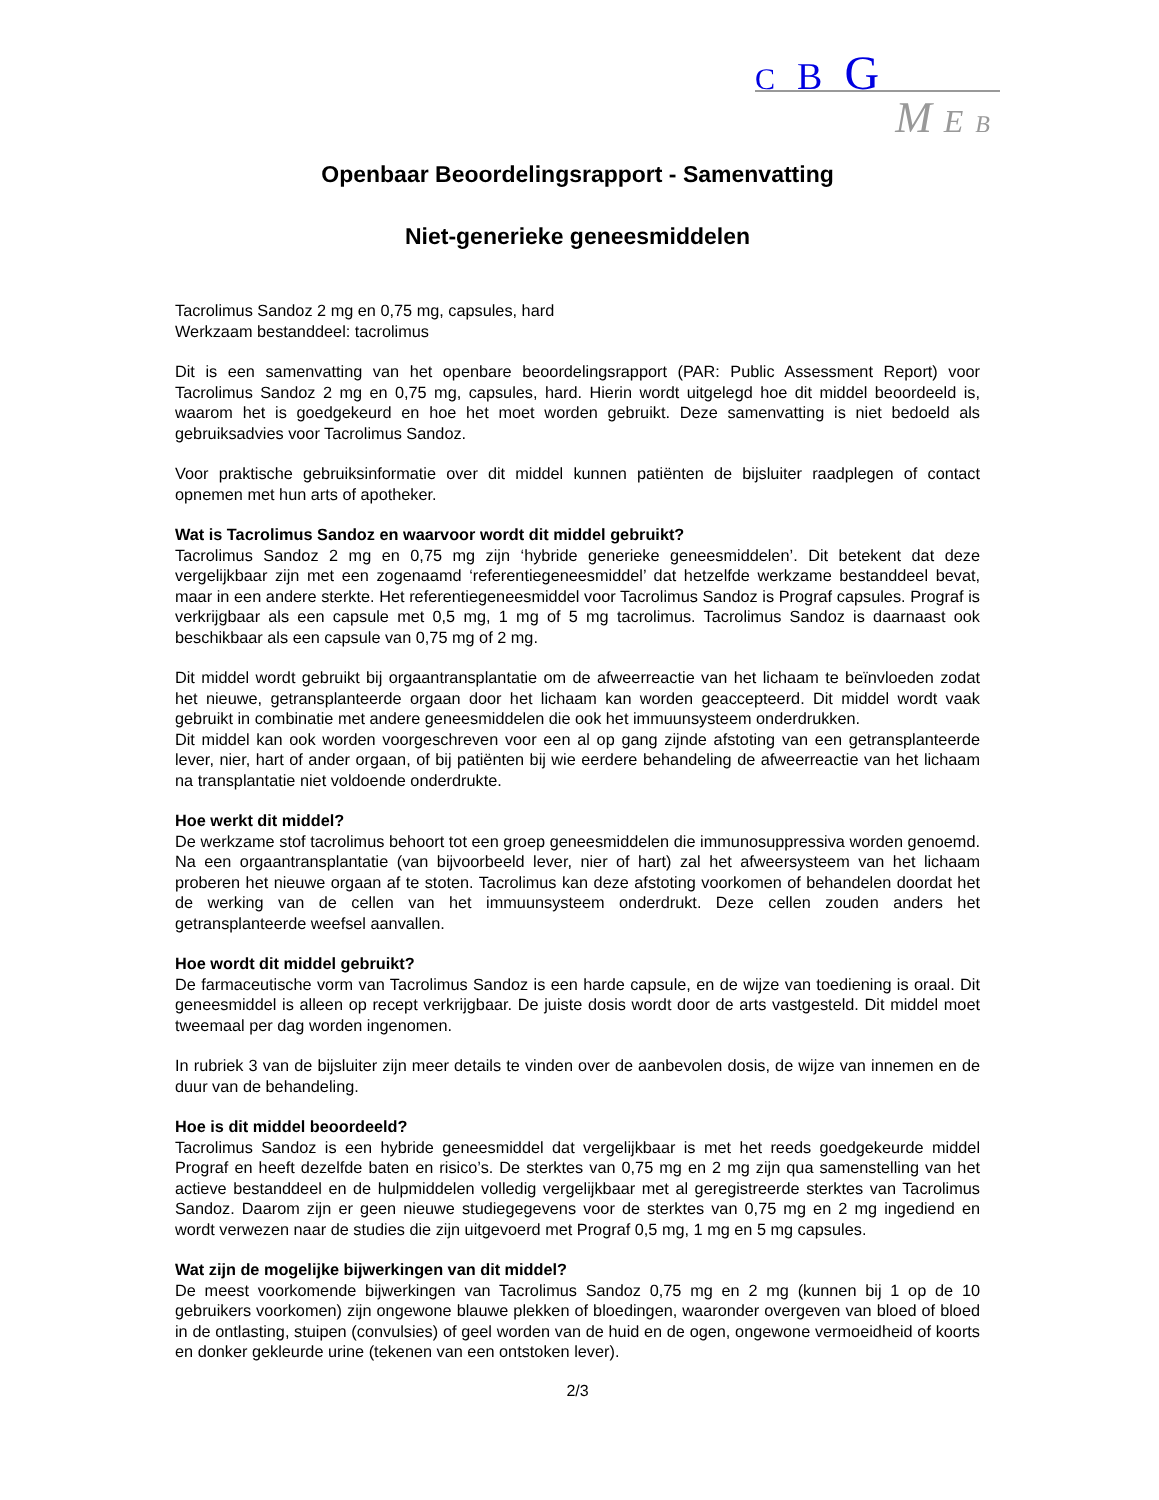C B G
M E B
Openbaar Beoordelingsrapport - Samenvatting
Niet-generieke geneesmiddelen
Tacrolimus Sandoz 2 mg en 0,75 mg, capsules, hard
Werkzaam bestanddeel: tacrolimus
Dit is een samenvatting van het openbare beoordelingsrapport (PAR: Public Assessment Report) voor Tacrolimus Sandoz 2 mg en 0,75 mg, capsules, hard. Hierin wordt uitgelegd hoe dit middel beoordeeld is, waarom het is goedgekeurd en hoe het moet worden gebruikt. Deze samenvatting is niet bedoeld als gebruiksadvies voor Tacrolimus Sandoz.
Voor praktische gebruiksinformatie over dit middel kunnen patiënten de bijsluiter raadplegen of contact opnemen met hun arts of apotheker.
Wat is Tacrolimus Sandoz en waarvoor wordt dit middel gebruikt?
Tacrolimus Sandoz 2 mg en 0,75 mg zijn ‘hybride generieke geneesmiddelen’. Dit betekent dat deze vergelijkbaar zijn met een zogenaamd ‘referentiegeneesmiddel’ dat hetzelfde werkzame bestanddeel bevat, maar in een andere sterkte. Het referentiegeneesmiddel voor Tacrolimus Sandoz is Prograf capsules. Prograf is verkrijgbaar als een capsule met 0,5 mg, 1 mg of 5 mg tacrolimus. Tacrolimus Sandoz is daarnaast ook beschikbaar als een capsule van 0,75 mg of 2 mg.
Dit middel wordt gebruikt bij orgaantransplantatie om de afweerreactie van het lichaam te beïnvloeden zodat het nieuwe, getransplanteerde orgaan door het lichaam kan worden geaccepteerd. Dit middel wordt vaak gebruikt in combinatie met andere geneesmiddelen die ook het immuunsysteem onderdrukken.
Dit middel kan ook worden voorgeschreven voor een al op gang zijnde afstoting van een getransplanteerde lever, nier, hart of ander orgaan, of bij patiënten bij wie eerdere behandeling de afweerreactie van het lichaam na transplantatie niet voldoende onderdrukte.
Hoe werkt dit middel?
De werkzame stof tacrolimus behoort tot een groep geneesmiddelen die immunosuppressiva worden genoemd. Na een orgaantransplantatie (van bijvoorbeeld lever, nier of hart) zal het afweersysteem van het lichaam proberen het nieuwe orgaan af te stoten. Tacrolimus kan deze afstoting voorkomen of behandelen doordat het de werking van de cellen van het immuunsysteem onderdrukt. Deze cellen zouden anders het getransplanteerde weefsel aanvallen.
Hoe wordt dit middel gebruikt?
De farmaceutische vorm van Tacrolimus Sandoz is een harde capsule, en de wijze van toediening is oraal. Dit geneesmiddel is alleen op recept verkrijgbaar. De juiste dosis wordt door de arts vastgesteld. Dit middel moet tweemaal per dag worden ingenomen.
In rubriek 3 van de bijsluiter zijn meer details te vinden over de aanbevolen dosis, de wijze van innemen en de duur van de behandeling.
Hoe is dit middel beoordeeld?
Tacrolimus Sandoz is een hybride geneesmiddel dat vergelijkbaar is met het reeds goedgekeurde middel Prograf en heeft dezelfde baten en risico’s. De sterktes van 0,75 mg en 2 mg zijn qua samenstelling van het actieve bestanddeel en de hulpmiddelen volledig vergelijkbaar met al geregistreerde sterktes van Tacrolimus Sandoz. Daarom zijn er geen nieuwe studiegegevens voor de sterktes van 0,75 mg en 2 mg ingediend en wordt verwezen naar de studies die zijn uitgevoerd met Prograf 0,5 mg, 1 mg en 5 mg capsules.
Wat zijn de mogelijke bijwerkingen van dit middel?
De meest voorkomende bijwerkingen van Tacrolimus Sandoz 0,75 mg en 2 mg (kunnen bij 1 op de 10 gebruikers voorkomen) zijn ongewone blauwe plekken of bloedingen, waaronder overgeven van bloed of bloed in de ontlasting, stuipen (convulsies) of geel worden van de huid en de ogen, ongewone vermoeidheid of koorts en donker gekleurde urine (tekenen van een ontstoken lever).
2/3